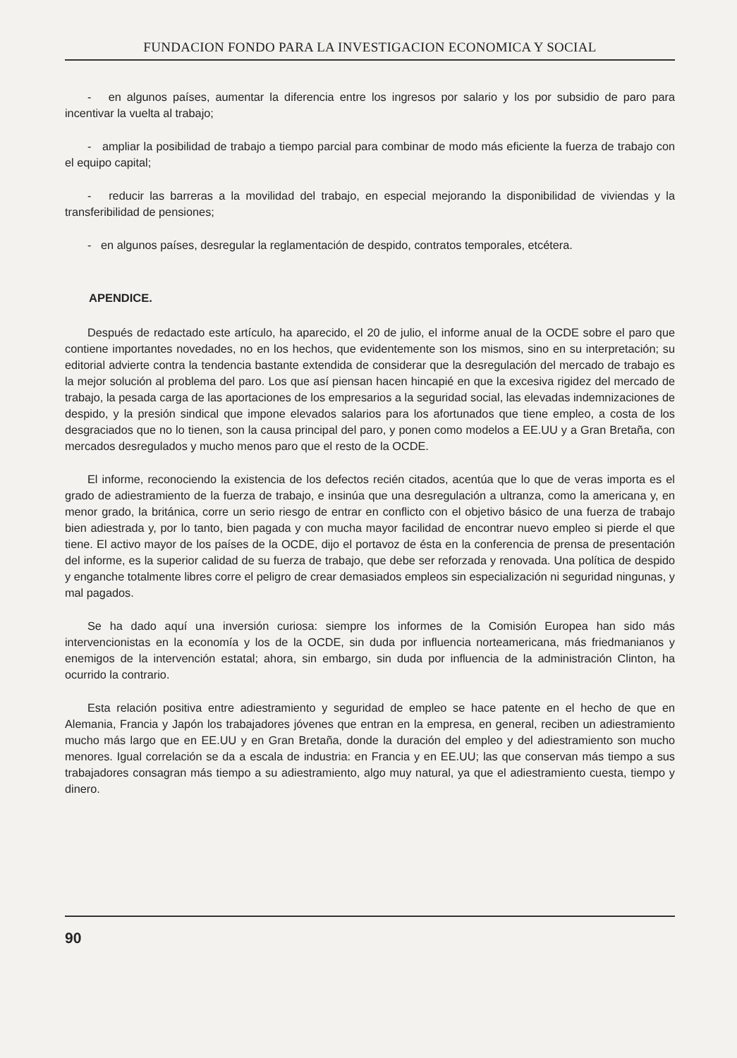FUNDACION FONDO PARA LA INVESTIGACION ECONOMICA Y SOCIAL
- en algunos países, aumentar la diferencia entre los ingresos por salario y los por subsidio de paro para incentivar la vuelta al trabajo;
- ampliar la posibilidad de trabajo a tiempo parcial para combinar de modo más eficiente la fuerza de trabajo con el equipo capital;
- reducir las barreras a la movilidad del trabajo, en especial mejorando la disponibilidad de viviendas y la transferibilidad de pensiones;
- en algunos países, desregular la reglamentación de despido, contratos temporales, etcétera.
APENDICE.
Después de redactado este artículo, ha aparecido, el 20 de julio, el informe anual de la OCDE sobre el paro que contiene importantes novedades, no en los hechos, que evidentemente son los mismos, sino en su interpretación; su editorial advierte contra la tendencia bastante extendida de considerar que la desregulación del mercado de trabajo es la mejor solución al problema del paro. Los que así piensan hacen hincapié en que la excesiva rigidez del mercado de trabajo, la pesada carga de las aportaciones de los empresarios a la seguridad social, las elevadas indemnizaciones de despido, y la presión sindical que impone elevados salarios para los afortunados que tiene empleo, a costa de los desgraciados que no lo tienen, son la causa principal del paro, y ponen como modelos a EE.UU y a Gran Bretaña, con mercados desregulados y mucho menos paro que el resto de la OCDE.
El informe, reconociendo la existencia de los defectos recién citados, acentúa que lo que de veras importa es el grado de adiestramiento de la fuerza de trabajo, e insinúa que una desregulación a ultranza, como la americana y, en menor grado, la británica, corre un serio riesgo de entrar en conflicto con el objetivo básico de una fuerza de trabajo bien adiestrada y, por lo tanto, bien pagada y con mucha mayor facilidad de encontrar nuevo empleo si pierde el que tiene. El activo mayor de los países de la OCDE, dijo el portavoz de ésta en la conferencia de prensa de presentación del informe, es la superior calidad de su fuerza de trabajo, que debe ser reforzada y renovada. Una política de despido y enganche totalmente libres corre el peligro de crear demasiados empleos sin especialización ni seguridad ningunas, y mal pagados.
Se ha dado aquí una inversión curiosa: siempre los informes de la Comisión Europea han sido más intervencionistas en la economía y los de la OCDE, sin duda por influencia norteamericana, más friedmanianos y enemigos de la intervención estatal; ahora, sin embargo, sin duda por influencia de la administración Clinton, ha ocurrido la contrario.
Esta relación positiva entre adiestramiento y seguridad de empleo se hace patente en el hecho de que en Alemania, Francia y Japón los trabajadores jóvenes que entran en la empresa, en general, reciben un adiestramiento mucho más largo que en EE.UU y en Gran Bretaña, donde la duración del empleo y del adiestramiento son mucho menores. Igual correlación se da a escala de industria: en Francia y en EE.UU; las que conservan más tiempo a sus trabajadores consagran más tiempo a su adiestramiento, algo muy natural, ya que el adiestramiento cuesta, tiempo y dinero.
90